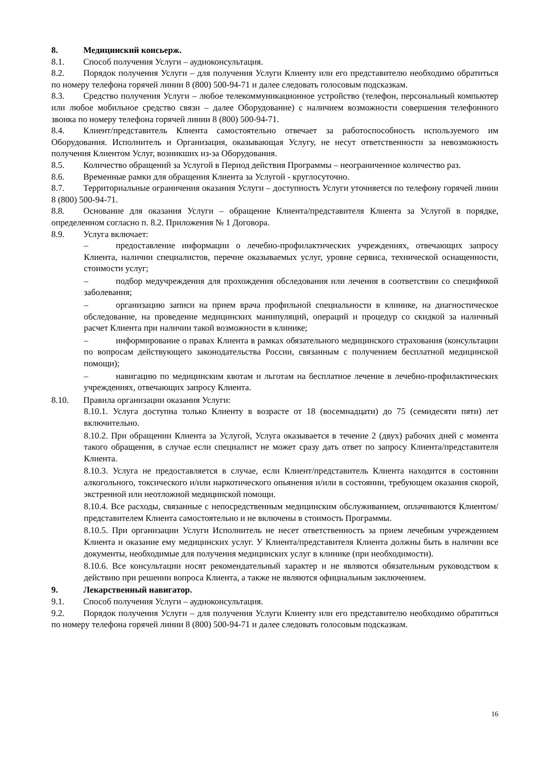8. Медицинский консьерж.
8.1. Способ получения Услуги – аудиоконсультация.
8.2. Порядок получения Услуги – для получения Услуги Клиенту или его представителю необходимо обратиться по номеру телефона горячей линии 8 (800) 500-94-71 и далее следовать голосовым подсказкам.
8.3. Средство получения Услуги – любое телекоммуникационное устройство (телефон, персональный компьютер или любое мобильное средство связи – далее Оборудование) с наличием возможности совершения телефонного звонка по номеру телефона горячей линии 8 (800) 500-94-71.
8.4. Клиент/представитель Клиента самостоятельно отвечает за работоспособность используемого им Оборудования. Исполнитель и Организация, оказывающая Услугу, не несут ответственности за невозможность получения Клиентом Услуг, возникших из-за Оборудования.
8.5. Количество обращений за Услугой в Период действия Программы – неограниченное количество раз.
8.6. Временные рамки для обращения Клиента за Услугой - круглосуточно.
8.7. Территориальные ограничения оказания Услуги – доступность Услуги уточняется по телефону горячей линии 8 (800) 500-94-71.
8.8. Основание для оказания Услуги – обращение Клиента/представителя Клиента за Услугой в порядке, определенном согласно п. 8.2. Приложения № 1 Договора.
8.9. Услуга включает:
– предоставление информации о лечебно-профилактических учреждениях, отвечающих запросу Клиента, наличии специалистов, перечне оказываемых услуг, уровне сервиса, технической оснащенности, стоимости услуг;
– подбор медучреждения для прохождения обследования или лечения в соответствии со спецификой заболевания;
– организацию записи на прием врача профильной специальности в клинике, на диагностическое обследование, на проведение медицинских манипуляций, операций и процедур со скидкой за наличный расчет Клиента при наличии такой возможности в клинике;
– информирование о правах Клиента в рамках обязательного медицинского страхования (консультации по вопросам действующего законодательства России, связанным с получением бесплатной медицинской помощи);
– навигацию по медицинским квотам и льготам на бесплатное лечение в лечебно-профилактических учреждениях, отвечающих запросу Клиента.
8.10. Правила организации оказания Услуги:
8.10.1. Услуга доступна только Клиенту в возрасте от 18 (восемнадцати) до 75 (семидесяти пяти) лет включительно.
8.10.2. При обращении Клиента за Услугой, Услуга оказывается в течение 2 (двух) рабочих дней с момента такого обращения, в случае если специалист не может сразу дать ответ по запросу Клиента/представителя Клиента.
8.10.3. Услуга не предоставляется в случае, если Клиент/представитель Клиента находится в состоянии алкогольного, токсического и/или наркотического опьянения и/или в состоянии, требующем оказания скорой, экстренной или неотложной медицинской помощи.
8.10.4. Все расходы, связанные с непосредственным медицинским обслуживанием, оплачиваются Клиентом/представителем Клиента самостоятельно и не включены в стоимость Программы.
8.10.5. При организации Услуги Исполнитель не несет ответственность за прием лечебным учреждением Клиента и оказание ему медицинских услуг. У Клиента/представителя Клиента должны быть в наличии все документы, необходимые для получения медицинских услуг в клинике (при необходимости).
8.10.6. Все консультации носят рекомендательный характер и не являются обязательным руководством к действию при решении вопроса Клиента, а также не являются официальным заключением.
9. Лекарственный навигатор.
9.1. Способ получения Услуги – аудиоконсультация.
9.2. Порядок получения Услуги – для получения Услуги Клиенту или его представителю необходимо обратиться по номеру телефона горячей линии 8 (800) 500-94-71 и далее следовать голосовым подсказкам.
16